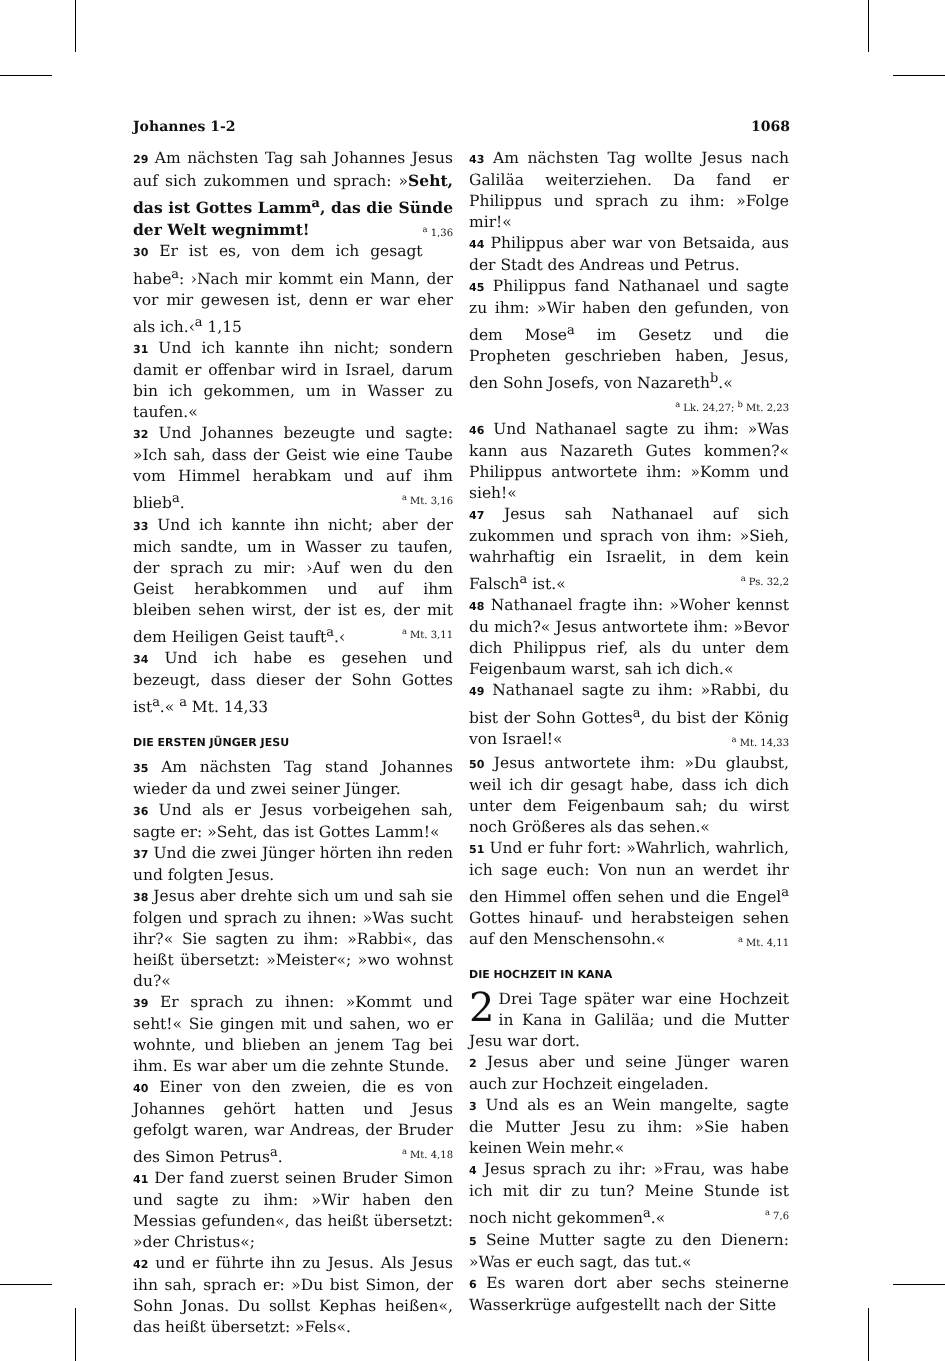Johannes 1-2 1068
29 Am nächsten Tag sah Johannes Jesus auf sich zukommen und sprach: »Seht, das ist Gottes Lamm<sup>a</sup>, das die Sünde der Welt wegnimmt! <sup>a</sup> 1,36
30 Er ist es, von dem ich gesagt habe<sup>a</sup>: ›Nach mir kommt ein Mann, der vor mir gewesen ist, denn er war eher als ich.‹<sup>a</sup> 1,15
31 Und ich kannte ihn nicht; sondern damit er offenbar wird in Israel, darum bin ich gekommen, um in Wasser zu taufen.«
32 Und Johannes bezeugte und sagte: »Ich sah, dass der Geist wie eine Taube vom Himmel herabkam und auf ihm blieb<sup>a</sup>. <sup>a</sup> Mt. 3,16
33 Und ich kannte ihn nicht; aber der mich sandte, um in Wasser zu taufen, der sprach zu mir: ›Auf wen du den Geist herabkommen und auf ihm bleiben sehen wirst, der ist es, der mit dem Heiligen Geist tauft<sup>a</sup>.‹ <sup>a</sup> Mt. 3,11
34 Und ich habe es gesehen und bezeugt, dass dieser der Sohn Gottes ist<sup>a</sup>.« <sup>a</sup> Mt. 14,33
DIE ERSTEN JÜNGER JESU
35 Am nächsten Tag stand Johannes wieder da und zwei seiner Jünger.
36 Und als er Jesus vorbeigehen sah, sagte er: »Seht, das ist Gottes Lamm!«
37 Und die zwei Jünger hörten ihn reden und folgten Jesus.
38 Jesus aber drehte sich um und sah sie folgen und sprach zu ihnen: »Was sucht ihr?« Sie sagten zu ihm: »Rabbi«, das heißt übersetzt: »Meister«; »wo wohnst du?«
39 Er sprach zu ihnen: »Kommt und seht!« Sie gingen mit und sahen, wo er wohnte, und blieben an jenem Tag bei ihm. Es war aber um die zehnte Stunde.
40 Einer von den zweien, die es von Johannes gehört hatten und Jesus gefolgt waren, war Andreas, der Bruder des Simon Petrus<sup>a</sup>. <sup>a</sup> Mt. 4,18
41 Der fand zuerst seinen Bruder Simon und sagte zu ihm: »Wir haben den Messias gefunden«, das heißt übersetzt: »der Christus«;
42 und er führte ihn zu Jesus. Als Jesus ihn sah, sprach er: »Du bist Simon, der Sohn Jonas. Du sollst Kephas heißen«, das heißt übersetzt: »Fels«.
43 Am nächsten Tag wollte Jesus nach Galiläa weiterziehen. Da fand er Philippus und sprach zu ihm: »Folge mir!«
44 Philippus aber war von Betsaida, aus der Stadt des Andreas und Petrus.
45 Philippus fand Nathanael und sagte zu ihm: »Wir haben den gefunden, von dem Mose<sup>a</sup> im Gesetz und die Propheten geschrieben haben, Jesus, den Sohn Josefs, von Nazareth<sup>b</sup>.« <sup>a</sup> Lk. 24,27; <sup>b</sup> Mt. 2,23
46 Und Nathanael sagte zu ihm: »Was kann aus Nazareth Gutes kommen?« Philippus antwortete ihm: »Komm und sieh!«
47 Jesus sah Nathanael auf sich zukommen und sprach von ihm: »Sieh, wahrhaftig ein Israelit, in dem kein Falsch<sup>a</sup> ist.« <sup>a</sup> Ps. 32,2
48 Nathanael fragte ihn: »Woher kennst du mich?« Jesus antwortete ihm: »Bevor dich Philippus rief, als du unter dem Feigenbaum warst, sah ich dich.«
49 Nathanael sagte zu ihm: »Rabbi, du bist der Sohn Gottes<sup>a</sup>, du bist der König von Israel!« <sup>a</sup> Mt. 14,33
50 Jesus antwortete ihm: »Du glaubst, weil ich dir gesagt habe, dass ich dich unter dem Feigenbaum sah; du wirst noch Größeres als das sehen.«
51 Und er fuhr fort: »Wahrlich, wahrlich, ich sage euch: Von nun an werdet ihr den Himmel offen sehen und die Engel<sup>a</sup> Gottes hinauf- und herabsteigen sehen auf den Menschensohn.« <sup>a</sup> Mt. 4,11
DIE HOCHZEIT IN KANA
2 Drei Tage später war eine Hochzeit in Kana in Galiläa; und die Mutter Jesu war dort.
2 Jesus aber und seine Jünger waren auch zur Hochzeit eingeladen.
3 Und als es an Wein mangelte, sagte die Mutter Jesu zu ihm: »Sie haben keinen Wein mehr.«
4 Jesus sprach zu ihr: »Frau, was habe ich mit dir zu tun? Meine Stunde ist noch nicht gekommen<sup>a</sup>.« <sup>a</sup> 7,6
5 Seine Mutter sagte zu den Dienern: »Was er euch sagt, das tut.«
6 Es waren dort aber sechs steinerne Wasserkrüge aufgestellt nach der Sitte